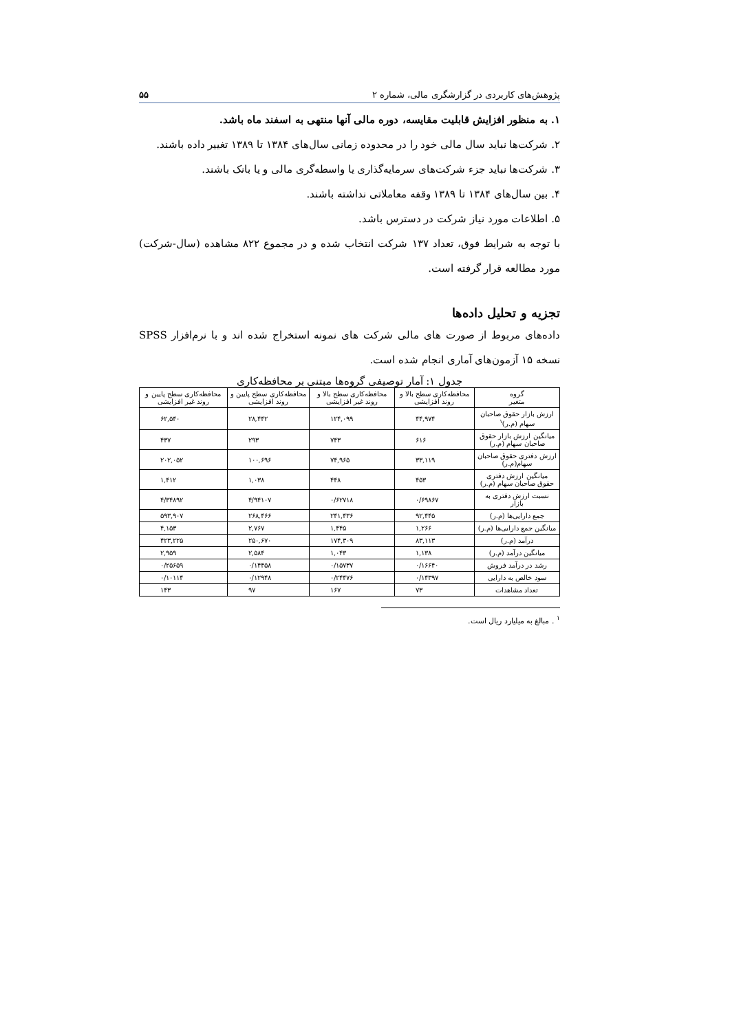پژوهش‌های کاربردی در گزارشگری مالی، شماره ۲ ۵۵
۱. به منظور افزایش قابلیت مقایسه، دوره مالی آنها منتهی به اسفند ماه باشد.
۲. شرکت‌ها نباید سال مالی خود را در محدوده زمانی سال‌های ۱۳۸۴ تا ۱۳۸۹ تغییر داده باشند.
۳. شرکت‌ها نباید جزء شرکت‌های سرمایه‌گذاری یا واسطه‌گری مالی و یا بانک باشند.
۴. بین سال‌های ۱۳۸۴ تا ۱۳۸۹ وقفه معاملاتی نداشته باشند.
۵. اطلاعات مورد نیاز شرکت در دسترس باشد.
با توجه به شرایط فوق، تعداد ۱۳۷ شرکت انتخاب شده و در مجموع ۸۲۲ مشاهده (سال-شرکت) مورد مطالعه قرار گرفته است.
تجزیه و تحلیل داده‌ها
داده‌های مربوط از صورت های مالی شرکت های نمونه استخراج شده اند و با نرم‌افزار SPSS نسخه ۱۵ آزمون‌های آماری انجام شده است.
جدول ۱: آمار توصیفی گروه‌ها مبتنی بر محافظه‌کاری
| گروه متغیر | محافظه‌کاری سطح بالا و روند افزایشی | محافظه‌کاری سطح بالا و روند غیر افزایشی | محافظه‌کاری سطح پایین و روند افزایشی | محافظه‌کاری سطح پایین و روند غیر افزایشی |
| --- | --- | --- | --- | --- |
| ارزش بازار حقوق صاحبان سهام (م.ر)<sup>۱</sup> | ۴۴,۹۷۴ | ۱۲۴,۰۹۹ | ۲۸,۴۴۲ | ۶۲,۵۴۰ |
| میانگین ارزش بازار حقوق صاحبان سهام (م.ر) | ۶۱۶ | ۷۴۳ | ۲۹۳ | ۴۳۷ |
| ارزش دفتری حقوق صاحبان سهام(م.ر) | ۳۳,۱۱۹ | ۷۴,۹۶۵ | ۱۰۰,۶۹۶ | ۲۰۲,۰۵۲ |
| میانگین ارزش دفتری حقوق صاحبان سهام (م.ر) | ۴۵۳ | ۴۴۸ | ۱,۰۳۸ | ۱,۴۱۲ |
| نسبت ارزش دفتری به بازار | ۰/۶۹۸۶۷ | ۰/۶۲۷۱۸ | ۴/۹۴۱۰۷ | ۴/۳۴۸۹۲ |
| جمع دارایی‌ها (م.ر) | ۹۲,۴۴۵ | ۲۴۱,۴۳۶ | ۲۶۸,۴۶۶ | ۵۹۳,۹۰۷ |
| میانگین جمع دارایی‌ها (م.ر) | ۱,۲۶۶ | ۱,۴۴۵ | ۲,۷۶۷ | ۴,۱۵۳ |
| درآمد (م.ر) | ۸۳,۱۱۳ | ۱۷۴,۳۰۹ | ۲۵۰,۶۷۰ | ۴۲۳,۲۲۵ |
| میانگین درآمد (م.ر) | ۱,۱۳۸ | ۱,۰۴۳ | ۲,۵۸۴ | ۲,۹۵۹ |
| رشد در درآمد فروش | ۰/۱۶۶۴۰ | ۰/۱۵۷۳۷ | ۰/۱۴۴۵۸ | ۰/۲۵۶۵۹ |
| سود خالص به دارایی | ۰/۱۴۳۹۷ | ۰/۲۴۴۷۶ | ۰/۱۲۹۴۸ | ۰/۱۰۱۱۴ |
| تعداد مشاهدات | ۷۳ | ۱۶۷ | ۹۷ | ۱۴۳ |
<sup>۱</sup> . مبالغ به میلیارد ریال است.